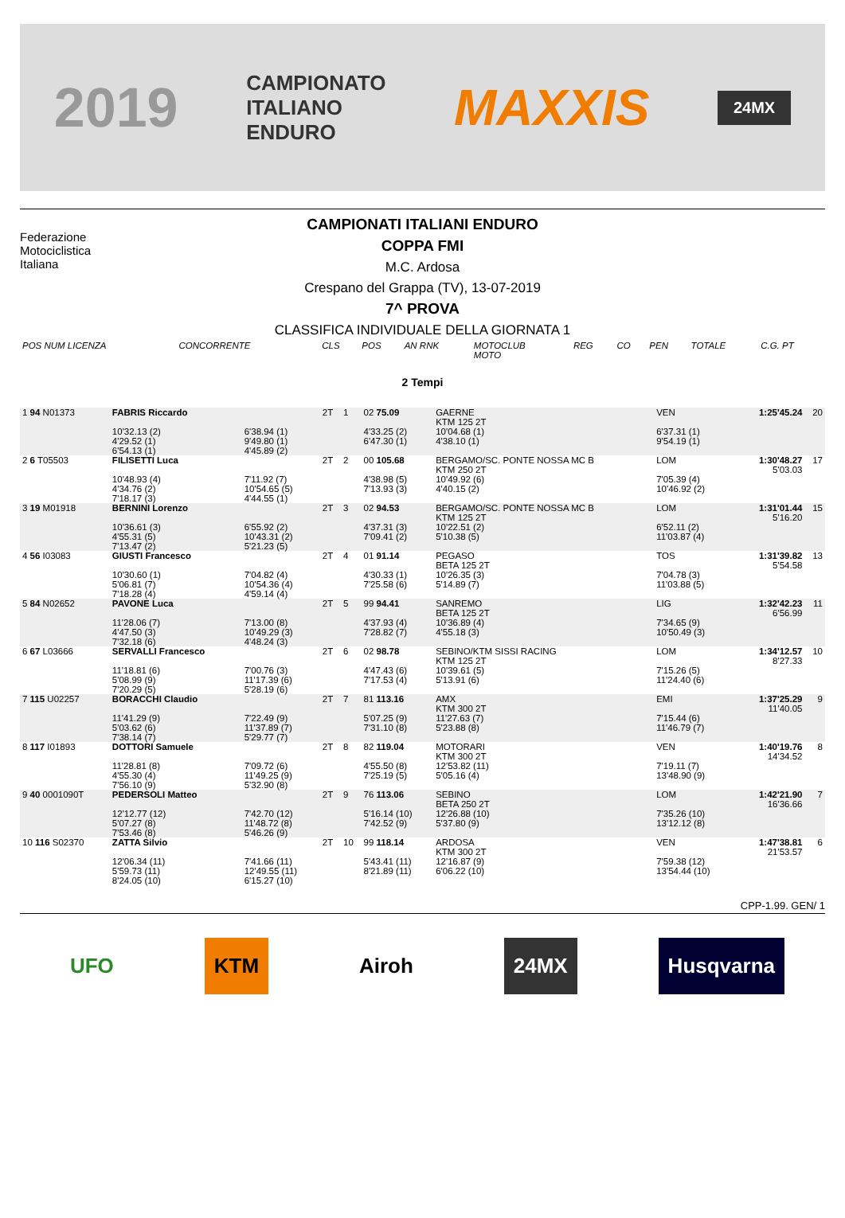2019 CAMPIONATO
ITALIANO
ENDURO MAXXIS 24MX
Federazione
Motociclistica
Italiana
CAMPIONATI ITALIANI ENDURO
COPPA FMI
M.C. Ardosa
Crespano del Grappa (TV), 13-07-2019
7^ PROVA
CLASSIFICA INDIVIDUALE DELLA GIORNATA 1
| POS NUM LICENZA | CONCORRENTE | | CLS | POS | AN RNK | MOTOCLUB MOTO | REG | CO | PEN | TOTALE | C.G. PT |
2 Tempi
| 1 94 N01373 | FABRIS Riccardo 10'32.13 (2) 4'29.52 (1) 6'54.13 (1) | 6'38.94 (1) 9'49.80 (1) 4'45.89 (2) | 2T | 1 | 02 75.09 4'33.25 (2) 6'47.30 (1) | GAERNE KTM 125 2T 10'04.68 (1) 4'38.10 (1) | VEN 6'37.31 (1) 9'54.19 (1) | | 1:25'45.24 | 20 |
| 2 6 T05503 | FILISETTI Luca 10'48.93 (4) 4'34.76 (2) 7'18.17 (3) | 7'11.92 (7) 10'54.65 (5) 4'44.55 (1) | 2T | 2 | 00 105.68 4'38.98 (5) 7'13.93 (3) | BERGAMO/SC. PONTE NOSSA MC B KTM 250 2T 10'49.92 (6) 4'40.15 (2) | LOM 7'05.39 (4) 10'46.92 (2) | | 1:30'48.27 5'03.03 | 17 |
| 3 19 M01918 | BERNINI Lorenzo 10'36.61 (3) 4'55.31 (5) 7'13.47 (2) | 6'55.92 (2) 10'43.31 (2) 5'21.23 (5) | 2T | 3 | 02 94.53 4'37.31 (3) 7'09.41 (2) | BERGAMO/SC. PONTE NOSSA MC B KTM 125 2T 10'22.51 (2) 5'10.38 (5) | LOM 6'52.11 (2) 11'03.87 (4) | | 1:31'01.44 5'16.20 | 15 |
| 4 56 I03083 | GIUSTI Francesco 10'30.60 (1) 5'06.81 (7) 7'18.28 (4) | 7'04.82 (4) 10'54.36 (4) 4'59.14 (4) | 2T | 4 | 01 91.14 4'30.33 (1) 7'25.58 (6) | PEGASO BETA 125 2T 10'26.35 (3) 5'14.89 (7) | TOS 7'04.78 (3) 11'03.88 (5) | | 1:31'39.82 5'54.58 | 13 |
| 5 84 N02652 | PAVONE Luca 11'28.06 (7) 4'47.50 (3) 7'32.18 (6) | 7'13.00 (8) 10'49.29 (3) 4'48.24 (3) | 2T | 5 | 99 94.41 4'37.93 (4) 7'28.82 (7) | SANREMO BETA 125 2T 10'36.89 (4) 4'55.18 (3) | LIG 7'34.65 (9) 10'50.49 (3) | | 1:32'42.23 6'56.99 | 11 |
| 6 67 L03666 | SERVALLI Francesco 11'18.81 (6) 5'08.99 (9) 7'20.29 (5) | 7'00.76 (3) 11'17.39 (6) 5'28.19 (6) | 2T | 6 | 02 98.78 4'47.43 (6) 7'17.53 (4) | SEBINO/KTM SISSI RACING KTM 125 2T 10'39.61 (5) 5'13.91 (6) | LOM 7'15.26 (5) 11'24.40 (6) | | 1:34'12.57 8'27.33 | 10 |
| 7 115 U02257 | BORACCHI Claudio 11'41.29 (9) 5'03.62 (6) 7'38.14 (7) | 7'22.49 (9) 11'37.89 (7) 5'29.77 (7) | 2T | 7 | 81 113.16 5'07.25 (9) 7'31.10 (8) | AMX KTM 300 2T 11'27.63 (7) 5'23.88 (8) | EMI 7'15.44 (6) 11'46.79 (7) | | 1:37'25.29 11'40.05 | 9 |
| 8 117 I01893 | DOTTORI Samuele 11'28.81 (8) 4'55.30 (4) 7'56.10 (9) | 7'09.72 (6) 11'49.25 (9) 5'32.90 (8) | 2T | 8 | 82 119.04 4'55.50 (8) 7'25.19 (5) | MOTORARI KTM 300 2T 12'53.82 (11) 5'05.16 (4) | VEN 7'19.11 (7) 13'48.90 (9) | | 1:40'19.76 14'34.52 | 8 |
| 9 40 0001090T | PEDERSOLI Matteo 12'12.77 (12) 5'07.27 (8) 7'53.46 (8) | 7'42.70 (12) 11'48.72 (8) 5'46.26 (9) | 2T | 9 | 76 113.06 5'16.14 (10) 7'42.52 (9) | SEBINO BETA 250 2T 12'26.88 (10) 5'37.80 (9) | LOM 7'35.26 (10) 13'12.12 (8) | | 1:42'21.90 16'36.66 | 7 |
| 10 116 S02370 | ZATTA Silvio 12'06.34 (11) 5'59.73 (11) 8'24.05 (10) | 7'41.66 (11) 12'49.55 (11) 6'15.27 (10) | 2T | 10 | 99 118.14 5'43.41 (11) 8'21.89 (11) | ARDOSA KTM 300 2T 12'16.87 (9) 6'06.22 (10) | VEN 7'59.38 (12) 13'54.44 (10) | | 1:47'38.81 21'53.57 | 6 |
CPP-1.99. GEN/ 1
UFO KTM Airoh 24MX Husqvarna